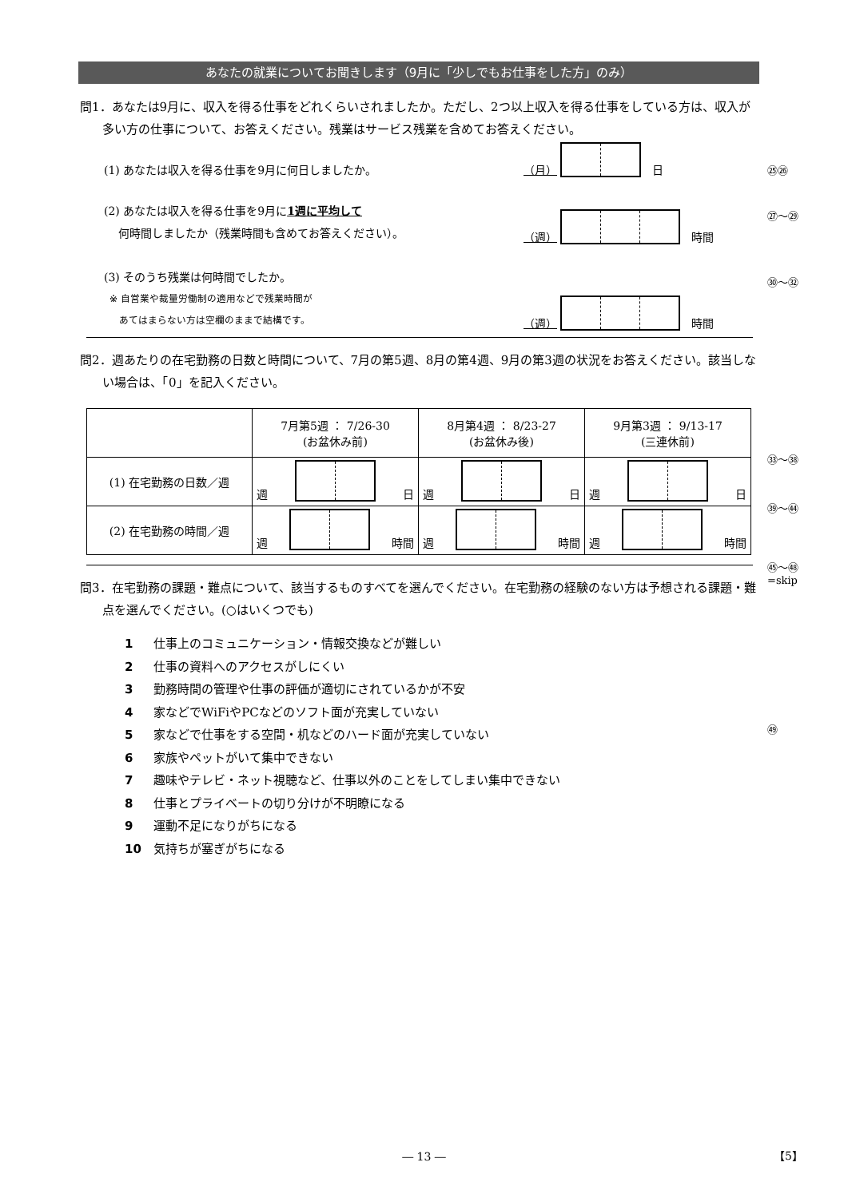あなたの就業についてお聞きします（9月に「少しでもお仕事をした方」のみ）
問1．あなたは9月に、収入を得る仕事をどれくらいされましたか。ただし、2つ以上収入を得る仕事をしている方は、収入が多い方の仕事について、お答えください。残業はサービス残業を含めてお答えください。
(1) あなたは収入を得る仕事を9月に何日しましたか。 （月）
日
(2) あなたは収入を得る仕事を9月に1週に平均して
何時間しましたか（残業時間も含めてお答えください）。 （週）
時間
(3) そのうち残業は何時間でしたか。
※ 自営業や裁量労働制の適用などで残業時間が
あてはまらない方は空欄のままで結構です。 （週）
時間
問2．週あたりの在宅勤務の日数と時間について、7月の第5週、8月の第4週、9月の第3週の状況をお答えください。該当しない場合は、「0」を記入ください。
| | 7月第5週 ： 7/26-30 (お盆休み前) | 8月第4週 ： 8/23-27 (お盆休み後) | 9月第3週 ： 9/13-17 (三連休前) |
| (1) 在宅勤務の日数／週 | 週 日 | 週 日 | 週 日 |
| (2) 在宅勤務の時間／週 | 週 時間 | 週 時間 | 週 時間 |
問3．在宅勤務の課題・難点について、該当するものすべてを選んでください。在宅勤務の経験のない方は予想される課題・難点を選んでください。(○はいくつでも)
1 仕事上のコミュニケーション・情報交換などが難しい
2 仕事の資料へのアクセスがしにくい
3 勤務時間の管理や仕事の評価が適切にされているかが不安
4 家などでWiFiやPCなどのソフト面が充実していない
5 家などで仕事をする空間・机などのハード面が充実していない
6 家族やペットがいて集中できない
7 趣味やテレビ・ネット視聴など、仕事以外のことをしてしまい集中できない
8 仕事とプライベートの切り分けが不明瞭になる
9 運動不足になりがちになる
10 気持ちが塞ぎがちになる
㉕㉖
㉗～㉙
㉚～㉜
㉝～㊳
㊴～㊹
㊺～㊽
=skip
㊾
― 13 ― 【5】